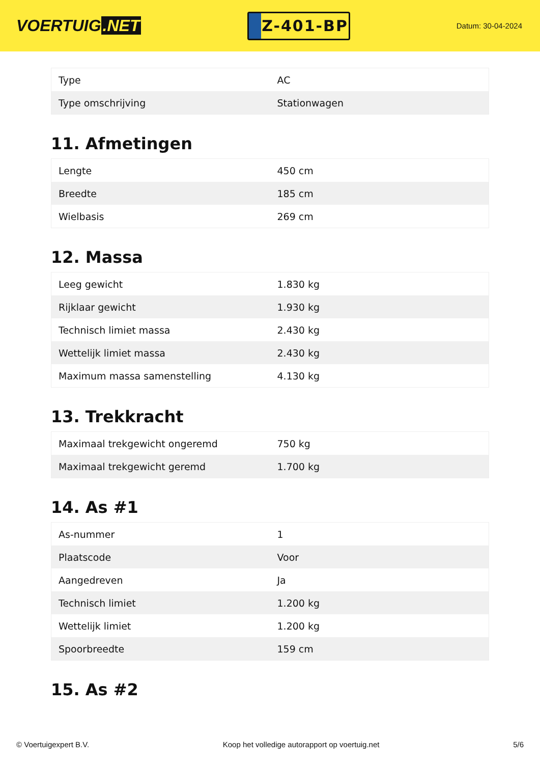VOERTUIG.NET
Z-401-BP
Datum: 30-04-2024
| Type | AC |
| Type omschrijving | Stationwagen |
11. Afmetingen
| Lengte | 450 cm |
| Breedte | 185 cm |
| Wielbasis | 269 cm |
12. Massa
| Leeg gewicht | 1.830 kg |
| Rijklaar gewicht | 1.930 kg |
| Technisch limiet massa | 2.430 kg |
| Wettelijk limiet massa | 2.430 kg |
| Maximum massa samenstelling | 4.130 kg |
13. Trekkracht
| Maximaal trekgewicht ongeremd | 750 kg |
| Maximaal trekgewicht geremd | 1.700 kg |
14. As #1
| As-nummer | 1 |
| Plaatscode | Voor |
| Aangedreven | Ja |
| Technisch limiet | 1.200 kg |
| Wettelijk limiet | 1.200 kg |
| Spoorbreedte | 159 cm |
15. As #2
© Voertuigexpert B.V. Koop het volledige autorapport op voertuig.net 5/6